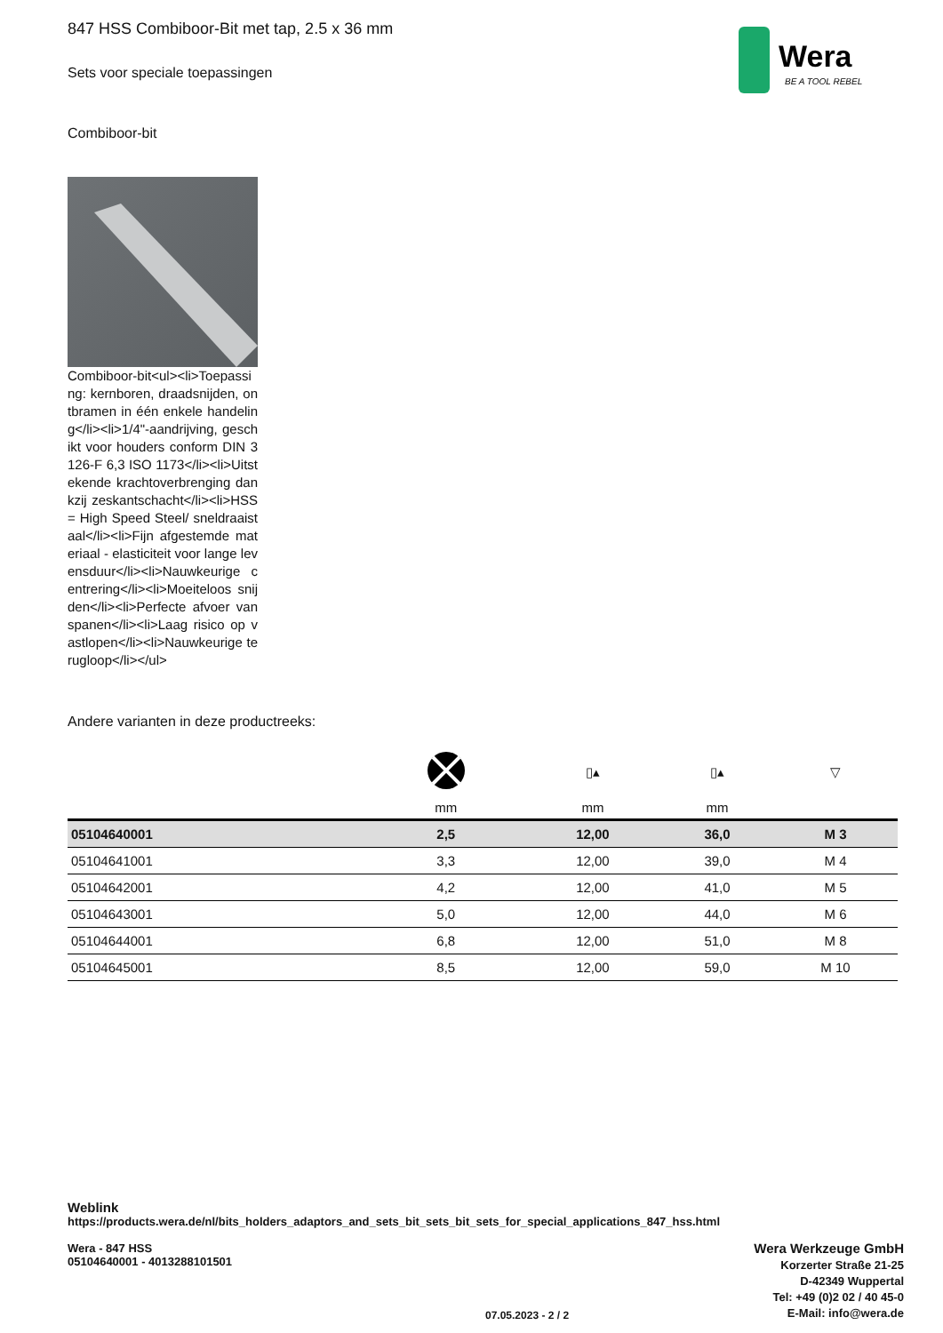Wera
BE A TOOL REBEL
847 HSS Combiboor-Bit met tap, 2.5 x 36 mm
Sets voor speciale toepassingen
Combiboor-bit
Combiboor-bit<ul><li>Toepassing: kernboren, draadsnijden, ontbramen in één enkele handeling</li><li>1/4"-aandrijving, geschikt voor houders conform DIN 3126-F 6,3 ISO 1173</li><li>Uitstekende krachtoverbrenging dankzij zeskantschacht</li><li>HSS = High Speed Steel/ sneldraaistaal</li><li>Fijn afgestemde materiaal - elasticiteit voor lange levensduur</li><li>Nauwkeurige centrering</li><li>Moeiteloos snijden</li><li>Perfecte afvoer van spanen</li><li>Laag risico op vastlopen</li><li>Nauwkeurige terugloop</li></ul>
Andere varianten in deze productreeks:
| | | ▯▴ | ▯▴ | ▽ |
| --- | --- | --- | --- | --- |
| | mm | mm | mm | |
| 05104640001 | 2,5 | 12,00 | 36,0 | M 3 |
| 05104641001 | 3,3 | 12,00 | 39,0 | M 4 |
| 05104642001 | 4,2 | 12,00 | 41,0 | M 5 |
| 05104643001 | 5,0 | 12,00 | 44,0 | M 6 |
| 05104644001 | 6,8 | 12,00 | 51,0 | M 8 |
| 05104645001 | 8,5 | 12,00 | 59,0 | M 10 |
Weblink
https://products.wera.de/nl/bits_holders_adaptors_and_sets_bit_sets_bit_sets_for_special_applications_847_hss.html
Wera - 847 HSS
05104640001 - 4013288101501
Wera Werkzeuge GmbH
Korzerter Straße 21-25
D-42349 Wuppertal
Tel: +49 (0)2 02 / 40 45-0
E-Mail: info@wera.de
07.05.2023 - 2 / 2